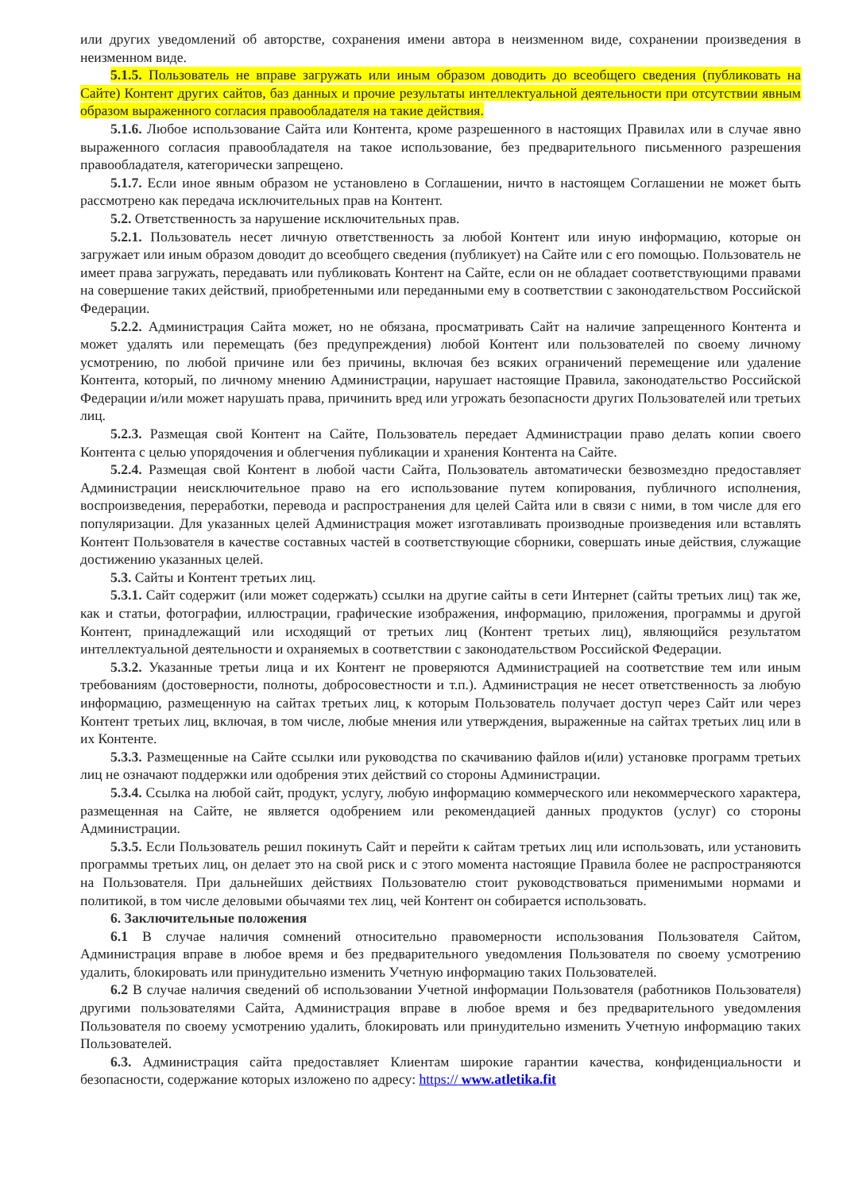или других уведомлений об авторстве, сохранения имени автора в неизменном виде, сохранении произведения в неизменном виде.
5.1.5. Пользователь не вправе загружать или иным образом доводить до всеобщего сведения (публиковать на Сайте) Контент других сайтов, баз данных и прочие результаты интеллектуальной деятельности при отсутствии явным образом выраженного согласия правообладателя на такие действия.
5.1.6. Любое использование Сайта или Контента, кроме разрешенного в настоящих Правилах или в случае явно выраженного согласия правообладателя на такое использование, без предварительного письменного разрешения правообладателя, категорически запрещено.
5.1.7. Если иное явным образом не установлено в Соглашении, ничто в настоящем Соглашении не может быть рассмотрено как передача исключительных прав на Контент.
5.2. Ответственность за нарушение исключительных прав.
5.2.1. Пользователь несет личную ответственность за любой Контент или иную информацию, которые он загружает или иным образом доводит до всеобщего сведения (публикует) на Сайте или с его помощью. Пользователь не имеет права загружать, передавать или публиковать Контент на Сайте, если он не обладает соответствующими правами на совершение таких действий, приобретенными или переданными ему в соответствии с законодательством Российской Федерации.
5.2.2. Администрация Сайта может, но не обязана, просматривать Сайт на наличие запрещенного Контента и может удалять или перемещать (без предупреждения) любой Контент или пользователей по своему личному усмотрению, по любой причине или без причины, включая без всяких ограничений перемещение или удаление Контента, который, по личному мнению Администрации, нарушает настоящие Правила, законодательство Российской Федерации и/или может нарушать права, причинить вред или угрожать безопасности других Пользователей или третьих лиц.
5.2.3. Размещая свой Контент на Сайте, Пользователь передает Администрации право делать копии своего Контента с целью упорядочения и облегчения публикации и хранения Контента на Сайте.
5.2.4. Размещая свой Контент в любой части Сайта, Пользователь автоматически безвозмездно предоставляет Администрации неисключительное право на его использование путем копирования, публичного исполнения, воспроизведения, переработки, перевода и распространения для целей Сайта или в связи с ними, в том числе для его популяризации. Для указанных целей Администрация может изготавливать производные произведения или вставлять Контент Пользователя в качестве составных частей в соответствующие сборники, совершать иные действия, служащие достижению указанных целей.
5.3. Сайты и Контент третьих лиц.
5.3.1. Сайт содержит (или может содержать) ссылки на другие сайты в сети Интернет (сайты третьих лиц) так же, как и статьи, фотографии, иллюстрации, графические изображения, информацию, приложения, программы и другой Контент, принадлежащий или исходящий от третьих лиц (Контент третьих лиц), являющийся результатом интеллектуальной деятельности и охраняемых в соответствии с законодательством Российской Федерации.
5.3.2. Указанные третьи лица и их Контент не проверяются Администрацией на соответствие тем или иным требованиям (достоверности, полноты, добросовестности и т.п.). Администрация не несет ответственность за любую информацию, размещенную на сайтах третьих лиц, к которым Пользователь получает доступ через Сайт или через Контент третьих лиц, включая, в том числе, любые мнения или утверждения, выраженные на сайтах третьих лиц или в их Контенте.
5.3.3. Размещенные на Сайте ссылки или руководства по скачиванию файлов и(или) установке программ третьих лиц не означают поддержки или одобрения этих действий со стороны Администрации.
5.3.4. Ссылка на любой сайт, продукт, услугу, любую информацию коммерческого или некоммерческого характера, размещенная на Сайте, не является одобрением или рекомендацией данных продуктов (услуг) со стороны Администрации.
5.3.5. Если Пользователь решил покинуть Сайт и перейти к сайтам третьих лиц или использовать, или установить программы третьих лиц, он делает это на свой риск и с этого момента настоящие Правила более не распространяются на Пользователя. При дальнейших действиях Пользователю стоит руководствоваться применимыми нормами и политикой, в том числе деловыми обычаями тех лиц, чей Контент он собирается использовать.
6. Заключительные положения
6.1 В случае наличия сомнений относительно правомерности использования Пользователя Сайтом, Администрация вправе в любое время и без предварительного уведомления Пользователя по своему усмотрению удалить, блокировать или принудительно изменить Учетную информацию таких Пользователей.
6.2 В случае наличия сведений об использовании Учетной информации Пользователя (работников Пользователя) другими пользователями Сайта, Администрация вправе в любое время и без предварительного уведомления Пользователя по своему усмотрению удалить, блокировать или принудительно изменить Учетную информацию таких Пользователей.
6.3. Администрация сайта предоставляет Клиентам широкие гарантии качества, конфиденциальности и безопасности, содержание которых изложено по адресу: https:// www.atletika.fit